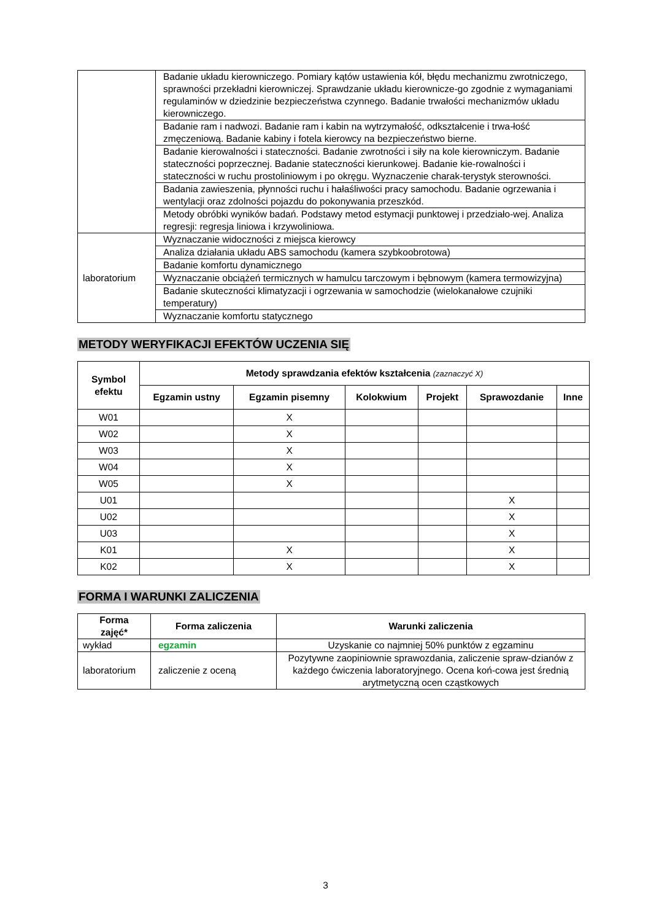| | Badanie układu kierowniczego. Pomiary kątów ustawienia kół, błędu mechanizmu zwrotniczego, sprawności przekładni kierowniczej. Sprawdzanie układu kierownicze-go zgodnie z wymaganiami regulaminów w dziedzinie bezpieczeństwa czynnego. Badanie trwałości mechanizmów układu kierowniczego. |
| | Badanie ram i nadwozi. Badanie ram i kabin na wytrzymałość, odkształcenie i trwa-łość zmęczeniową. Badanie kabiny i fotela kierowcy na bezpieczeństwo bierne. |
| | Badanie kierowalności i stateczności. Badanie zwrotności i siły na kole kierowniczym. Badanie stateczności poprzecznej. Badanie stateczności kierunkowej. Badanie kie-rowalności i stateczności w ruchu prostoliniowym i po okręgu. Wyznaczenie charak-terystyk sterowności. |
| | Badania zawieszenia, płynności ruchu i hałaśliwości pracy samochodu. Badanie ogrzewania i wentylacji oraz zdolności pojazdu do pokonywania przeszkód. |
| | Metody obróbki wyników badań. Podstawy metod estymacji punktowej i przedziało-wej. Analiza regresji: regresja liniowa i krzywoliniowa. |
| laboratorium | Wyznaczanie widoczności z miejsca kierowcy |
| | Analiza działania układu ABS samochodu (kamera szybkoobrotowa) |
| | Badanie komfortu dynamicznego |
| | Wyznaczanie obciążeń termicznych w hamulcu tarczowym i bębnowym (kamera termowizyjna) |
| | Badanie skuteczności klimatyzacji i ogrzewania w samochodzie (wielokanałowe czujniki temperatury) |
| | Wyznaczanie komfortu statycznego |
METODY WERYFIKACJI EFEKTÓW UCZENIA SIĘ
| Symbol efektu | Metody sprawdzania efektów kształcenia (zaznaczyć X) | | | | | |
| --- | --- | --- | --- | --- | --- | --- |
| | Egzamin ustny | Egzamin pisemny | Kolokwium | Projekt | Sprawozdanie | Inne |
| W01 | | X | | | | |
| W02 | | X | | | | |
| W03 | | X | | | | |
| W04 | | X | | | | |
| W05 | | X | | | | |
| U01 | | | | | X | |
| U02 | | | | | X | |
| U03 | | | | | X | |
| K01 | | X | | | X | |
| K02 | | X | | | X | |
FORMA I WARUNKI ZALICZENIA
| Forma zajęć* | Forma zaliczenia | Warunki zaliczenia |
| --- | --- | --- |
| wykład | egzamin | Uzyskanie co najmniej 50% punktów z egzaminu |
| laboratorium | zaliczenie z oceną | Pozytywne zaopiniownie sprawozdania, zaliczenie spraw-dzianów z każdego ćwiczenia laboratoryjnego. Ocena koń-cowa jest średnią arytmetyczną ocen cząstkowych |
3